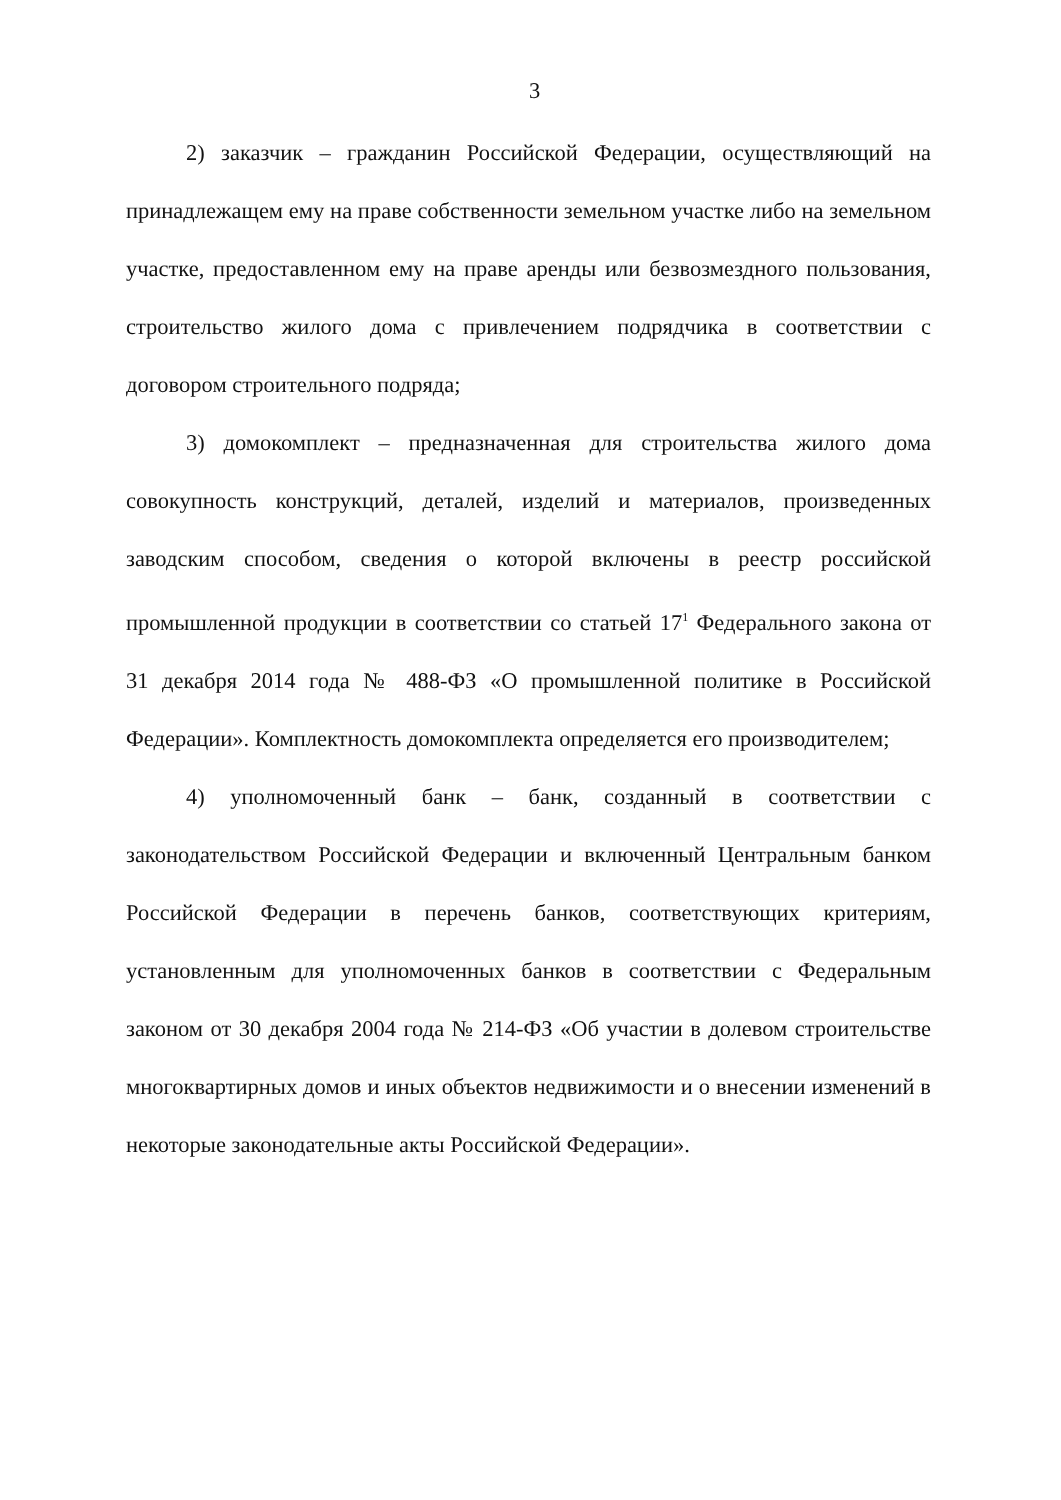3
2) заказчик – гражданин Российской Федерации, осуществляющий на принадлежащем ему на праве собственности земельном участке либо на земельном участке, предоставленном ему на праве аренды или безвозмездного пользования, строительство жилого дома с привлечением подрядчика в соответствии с договором строительного подряда;
3) домокомплект – предназначенная для строительства жилого дома совокупность конструкций, деталей, изделий и материалов, произведенных заводским способом, сведения о которой включены в реестр российской промышленной продукции в соответствии со статьей 17<sup>1</sup> Федерального закона от 31 декабря 2014 года № 488-ФЗ «О промышленной политике в Российской Федерации». Комплектность домокомплекта определяется его производителем;
4) уполномоченный банк – банк, созданный в соответствии с законодательством Российской Федерации и включенный Центральным банком Российской Федерации в перечень банков, соответствующих критериям, установленным для уполномоченных банков в соответствии с Федеральным законом от 30 декабря 2004 года № 214-ФЗ «Об участии в долевом строительстве многоквартирных домов и иных объектов недвижимости и о внесении изменений в некоторые законодательные акты Российской Федерации».